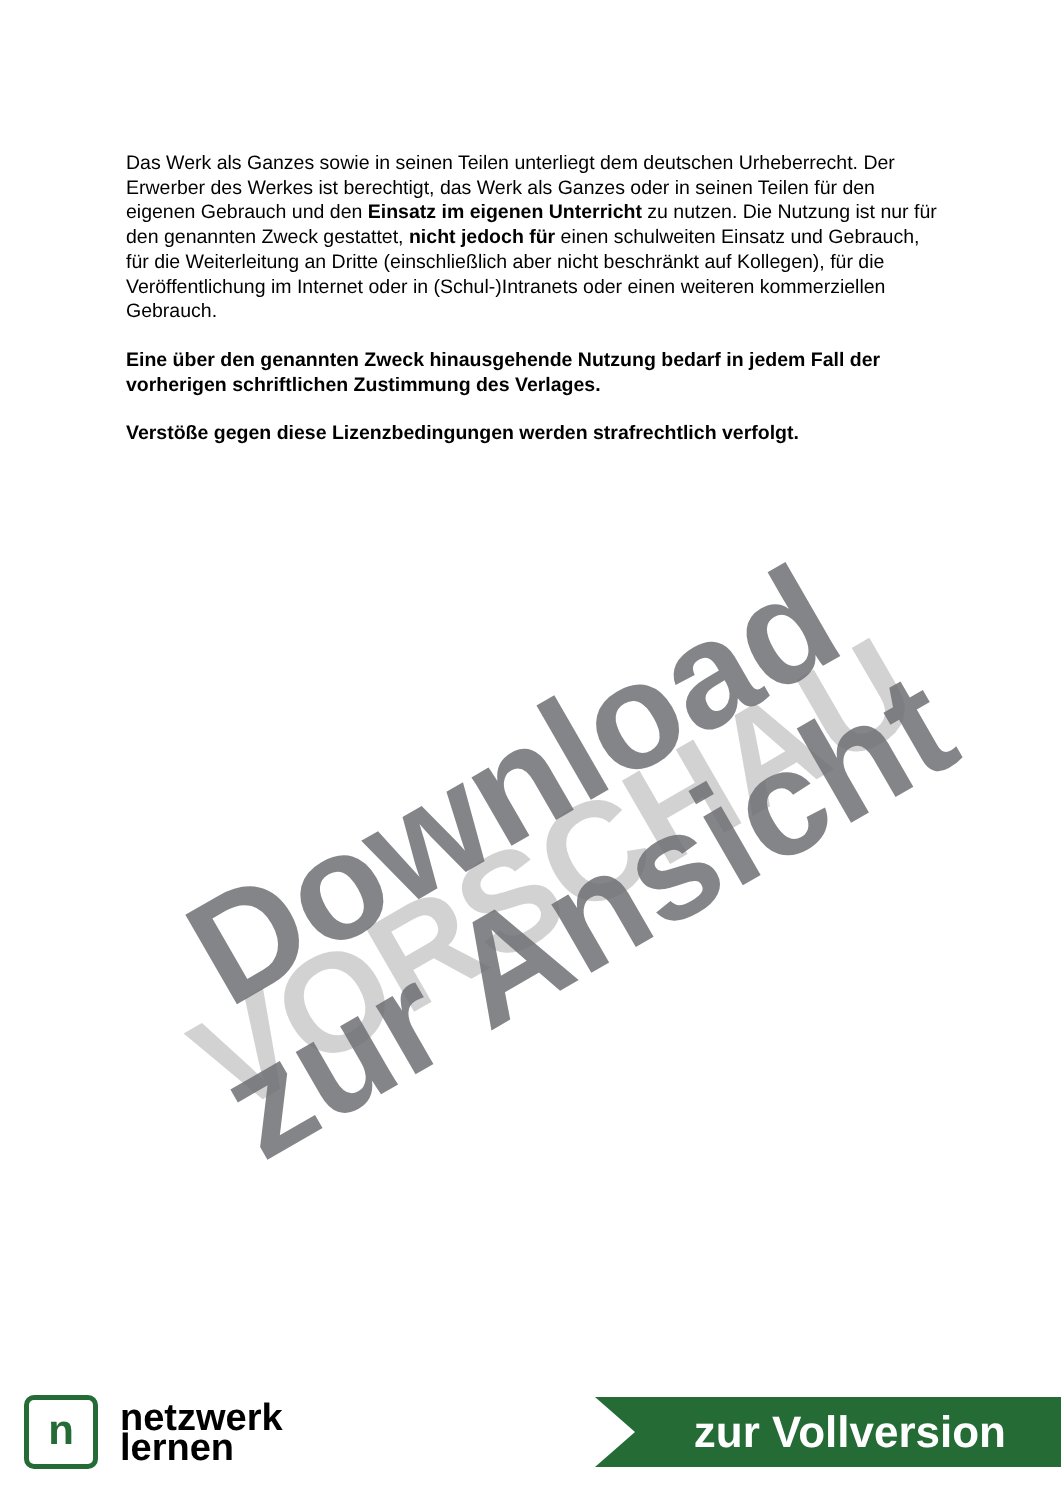VORSCHAU
Download
zur Ansicht
Das Werk als Ganzes sowie in seinen Teilen unterliegt dem deutschen Urheberrecht. Der Erwerber des Werkes ist berechtigt, das Werk als Ganzes oder in seinen Teilen für den eigenen Gebrauch und den Einsatz im eigenen Unterricht zu nutzen. Die Nutzung ist nur für den genannten Zweck gestattet, nicht jedoch für einen schulweiten Einsatz und Gebrauch, für die Weiterleitung an Dritte (einschließlich aber nicht beschränkt auf Kollegen), für die Veröffentlichung im Internet oder in (Schul-)Intranets oder einen weiteren kommerziellen Gebrauch.
Eine über den genannten Zweck hinausgehende Nutzung bedarf in jedem Fall der vorherigen schriftlichen Zustimmung des Verlages.
Verstöße gegen diese Lizenzbedingungen werden strafrechtlich verfolgt.
n
netzwerk
lernen
zur Vollversion